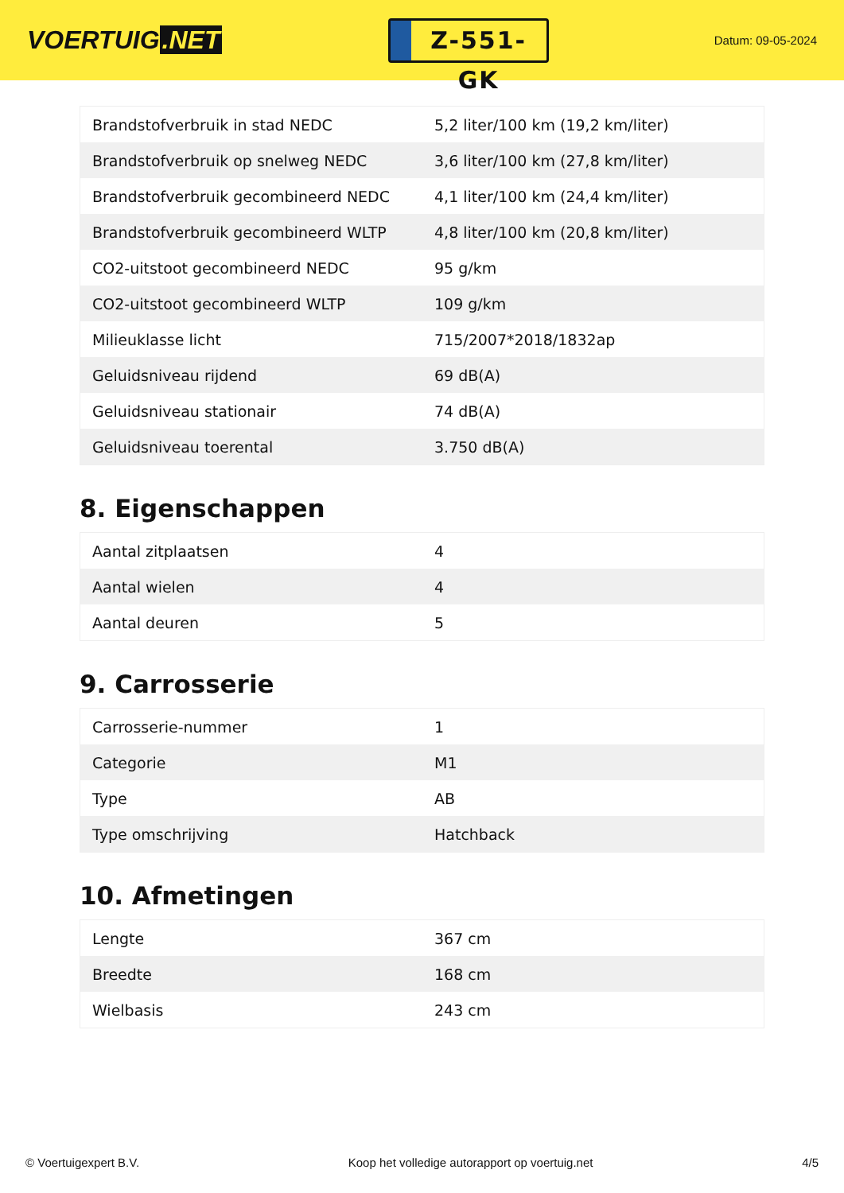VOERTUIG.NET
Z-551-GK
Datum: 09-05-2024
| Brandstofverbruik in stad NEDC | 5,2 liter/100 km (19,2 km/liter) |
| Brandstofverbruik op snelweg NEDC | 3,6 liter/100 km (27,8 km/liter) |
| Brandstofverbruik gecombineerd NEDC | 4,1 liter/100 km (24,4 km/liter) |
| Brandstofverbruik gecombineerd WLTP | 4,8 liter/100 km (20,8 km/liter) |
| CO2-uitstoot gecombineerd NEDC | 95 g/km |
| CO2-uitstoot gecombineerd WLTP | 109 g/km |
| Milieuklasse licht | 715/2007*2018/1832ap |
| Geluidsniveau rijdend | 69 dB(A) |
| Geluidsniveau stationair | 74 dB(A) |
| Geluidsniveau toerental | 3.750 dB(A) |
8. Eigenschappen
| Aantal zitplaatsen | 4 |
| Aantal wielen | 4 |
| Aantal deuren | 5 |
9. Carrosserie
| Carrosserie-nummer | 1 |
| Categorie | M1 |
| Type | AB |
| Type omschrijving | Hatchback |
10. Afmetingen
| Lengte | 367 cm |
| Breedte | 168 cm |
| Wielbasis | 243 cm |
© Voertuigexpert B.V. Koop het volledige autorapport op voertuig.net 4/5